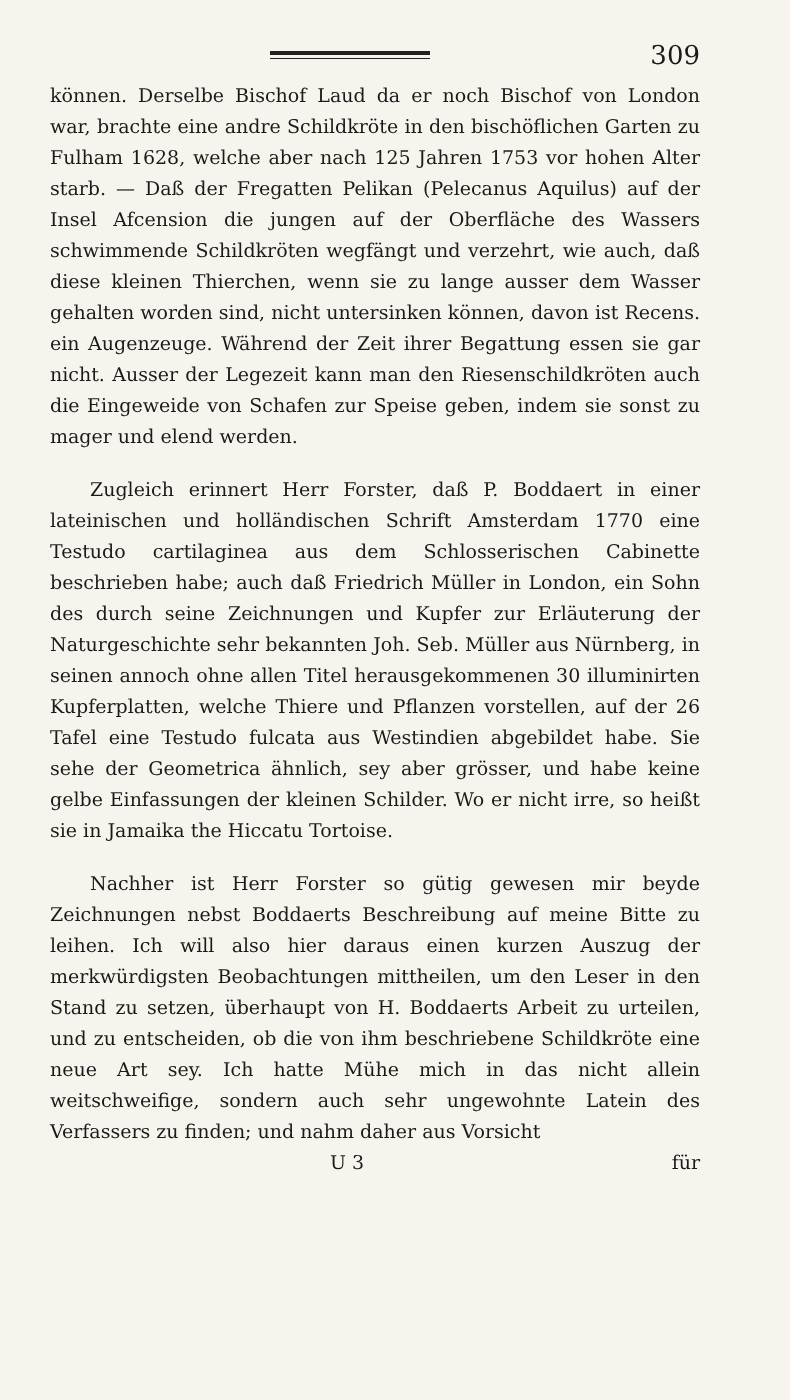309
können. Derselbe Bischof Laud da er noch Bischof von London war, brachte eine andre Schildkröte in den bischöflichen Garten zu Fulham 1628, welche aber nach 125 Jahren 1753 vor hohen Alter starb. — Daß der Fregatten Pelikan (Pelecanus Aquilus) auf der Insel Afcension die jungen auf der Oberfläche des Wassers schwimmende Schildkröten wegfängt und verzehrt, wie auch, daß diese kleinen Thierchen, wenn sie zu lange ausser dem Wasser gehalten worden sind, nicht untersinken können, davon ist Recens. ein Augenzeuge. Während der Zeit ihrer Begattung essen sie gar nicht. Ausser der Legezeit kann man den Riesenschildkröten auch die Eingeweide von Schafen zur Speise geben, indem sie sonst zu mager und elend werden.
Zugleich erinnert Herr Forster, daß P. Boddaert in einer lateinischen und holländischen Schrift Amsterdam 1770 eine Testudo cartilaginea aus dem Schlosserischen Cabinette beschrieben habe; auch daß Friedrich Müller in London, ein Sohn des durch seine Zeichnungen und Kupfer zur Erläuterung der Naturgeschichte sehr bekannten Joh. Seb. Müller aus Nürnberg, in seinen annoch ohne allen Titel herausgekommenen 30 illuminirten Kupferplatten, welche Thiere und Pflanzen vorstellen, auf der 26 Tafel eine Testudo fulcata aus Westindien abgebildet habe. Sie sehe der Geometrica ähnlich, sey aber grösser, und habe keine gelbe Einfassungen der kleinen Schilder. Wo er nicht irre, so heißt sie in Jamaika the Hiccatu Tortoise.
Nachher ist Herr Forster so gütig gewesen mir beyde Zeichnungen nebst Boddaerts Beschreibung auf meine Bitte zu leihen. Ich will also hier daraus einen kurzen Auszug der merkwürdigsten Beobachtungen mittheilen, um den Leser in den Stand zu setzen, überhaupt von H. Boddaerts Arbeit zu urteilen, und zu entscheiden, ob die von ihm beschriebene Schildkröte eine neue Art sey. Ich hatte Mühe mich in das nicht allein weitschweifige, sondern auch sehr ungewohnte Latein des Verfassers zu finden; und nahm daher aus Vorsicht
U 3 für